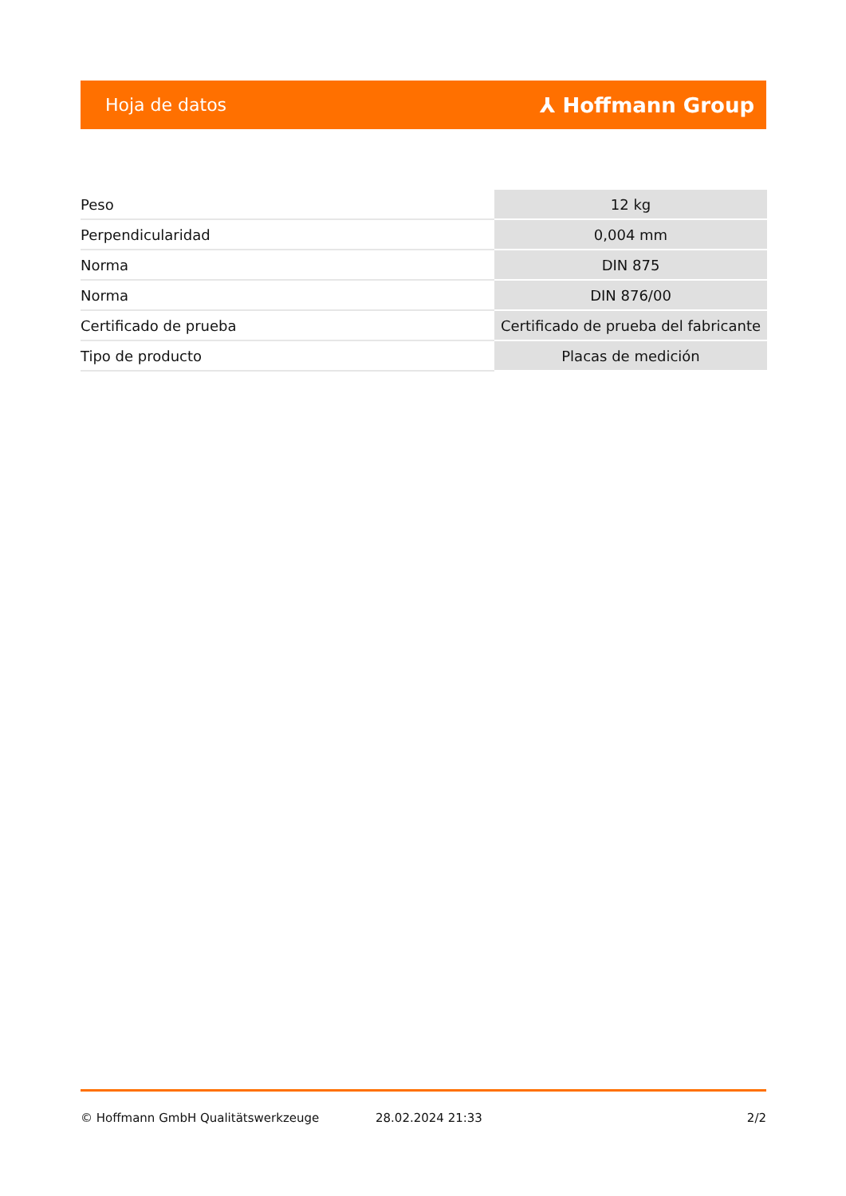Hoja de datos ⅄ Hoffmann Group
| Peso | 12 kg |
| Perpendicularidad | 0,004 mm |
| Norma | DIN 875 |
| Norma | DIN 876/00 |
| Certificado de prueba | Certificado de prueba del fabricante |
| Tipo de producto | Placas de medición |
© Hoffmann GmbH Qualitätswerkzeuge 28.02.2024 21:33 2/2